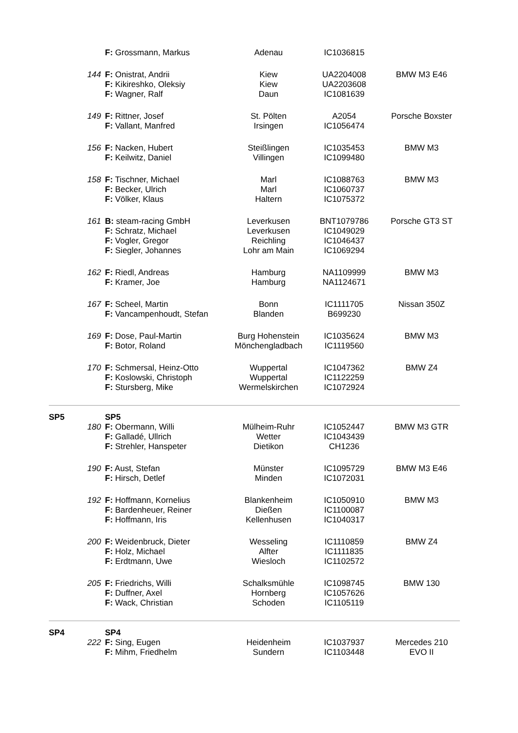| | | F: Grossmann, Markus | Adenau | IC1036815 | |
| | 144 | F: Onistrat, Andrii | Kiew | UA2204008 | BMW M3 E46 |
| | | F: Kikireshko, Oleksiy | Kiew | UA2203608 | |
| | | F: Wagner, Ralf | Daun | IC1081639 | |
| | 149 | F: Rittner, Josef | St. Pölten | A2054 | Porsche Boxster |
| | | F: Vallant, Manfred | Irsingen | IC1056474 | |
| | 156 | F: Nacken, Hubert | Steißlingen | IC1035453 | BMW M3 |
| | | F: Keilwitz, Daniel | Villingen | IC1099480 | |
| | 158 | F: Tischner, Michael | Marl | IC1088763 | BMW M3 |
| | | F: Becker, Ulrich | Marl | IC1060737 | |
| | | F: Völker, Klaus | Haltern | IC1075372 | |
| | 161 | B: steam-racing GmbH | Leverkusen | BNT1079786 | Porsche GT3 ST |
| | | F: Schratz, Michael | Leverkusen | IC1049029 | |
| | | F: Vogler, Gregor | Reichling | IC1046437 | |
| | | F: Siegler, Johannes | Lohr am Main | IC1069294 | |
| | 162 | F: Riedl, Andreas | Hamburg | NA1109999 | BMW M3 |
| | | F: Kramer, Joe | Hamburg | NA1124671 | |
| | 167 | F: Scheel, Martin | Bonn | IC1111705 | Nissan 350Z |
| | | F: Vancampenhoudt, Stefan | Blanden | B699230 | |
| | 169 | F: Dose, Paul-Martin | Burg Hohenstein | IC1035624 | BMW M3 |
| | | F: Botor, Roland | Mönchengladbach | IC1119560 | |
| | 170 | F: Schmersal, Heinz-Otto | Wuppertal | IC1047362 | BMW Z4 |
| | | F: Koslowski, Christoph | Wuppertal | IC1122259 | |
| | | F: Stursberg, Mike | Wermelskirchen | IC1072924 | |
| SP5 | | SP5 | | | |
| | 180 | F: Obermann, Willi | Mülheim-Ruhr | IC1052447 | BMW M3 GTR |
| | | F: Galladé, Ullrich | Wetter | IC1043439 | |
| | | F: Strehler, Hanspeter | Dietikon | CH1236 | |
| | 190 | F: Aust, Stefan | Münster | IC1095729 | BMW M3 E46 |
| | | F: Hirsch, Detlef | Minden | IC1072031 | |
| | 192 | F: Hoffmann, Kornelius | Blankenheim | IC1050910 | BMW M3 |
| | | F: Bardenheuer, Reiner | Dießen | IC1100087 | |
| | | F: Hoffmann, Iris | Kellenhusen | IC1040317 | |
| | 200 | F: Weidenbruck, Dieter | Wesseling | IC1110859 | BMW Z4 |
| | | F: Holz, Michael | Alfter | IC1111835 | |
| | | F: Erdtmann, Uwe | Wiesloch | IC1102572 | |
| | 205 | F: Friedrichs, Willi | Schalksmühle | IC1098745 | BMW 130 |
| | | F: Duffner, Axel | Hornberg | IC1057626 | |
| | | F: Wack, Christian | Schoden | IC1105119 | |
| SP4 | | SP4 | | | |
| | 222 | F: Sing, Eugen | Heidenheim | IC1037937 | Mercedes 210 |
| | | F: Mihm, Friedhelm | Sundern | IC1103448 | EVO II |